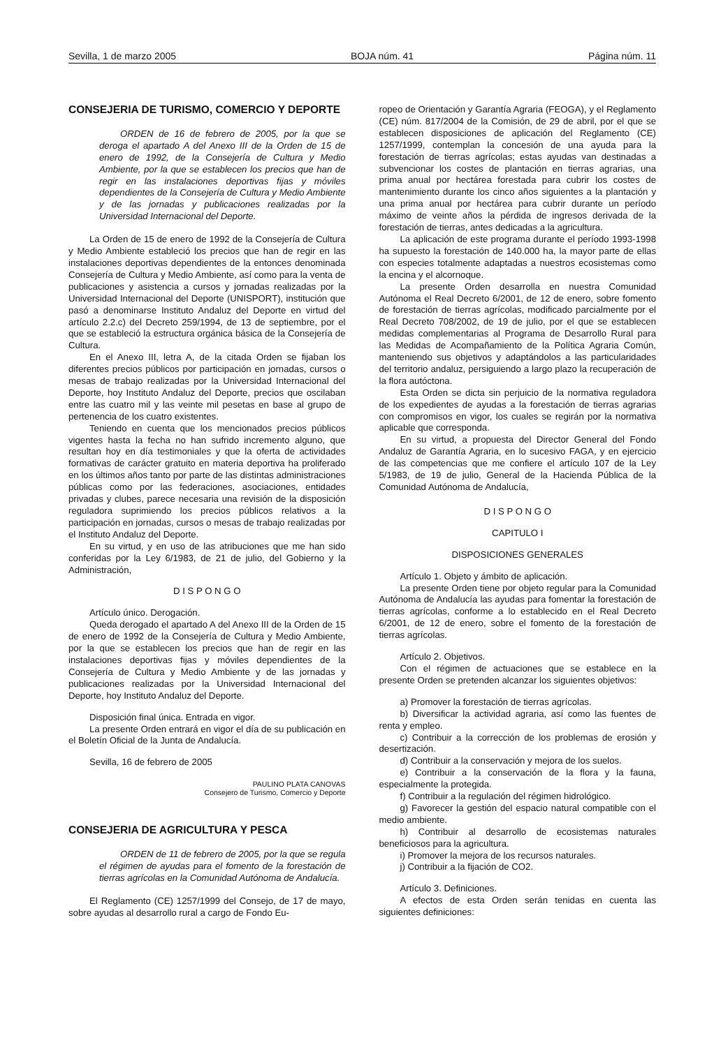Sevilla, 1 de marzo 2005 BOJA núm. 41 Página núm. 11
CONSEJERIA DE TURISMO, COMERCIO Y DEPORTE
ORDEN de 16 de febrero de 2005, por la que se deroga el apartado A del Anexo III de la Orden de 15 de enero de 1992, de la Consejería de Cultura y Medio Ambiente, por la que se establecen los precios que han de regir en las instalaciones deportivas fijas y móviles dependientes de la Consejería de Cultura y Medio Ambiente y de las jornadas y publicaciones realizadas por la Universidad Internacional del Deporte.
La Orden de 15 de enero de 1992 de la Consejería de Cultura y Medio Ambiente estableció los precios que han de regir en las instalaciones deportivas dependientes de la entonces denominada Consejería de Cultura y Medio Ambiente, así como para la venta de publicaciones y asistencia a cursos y jornadas realizadas por la Universidad Internacional del Deporte (UNISPORT), institución que pasó a denominarse Instituto Andaluz del Deporte en virtud del artículo 2.2.c) del Decreto 259/1994, de 13 de septiembre, por el que se estableció la estructura orgánica básica de la Consejería de Cultura.
En el Anexo III, letra A, de la citada Orden se fijaban los diferentes precios públicos por participación en jornadas, cursos o mesas de trabajo realizadas por la Universidad Internacional del Deporte, hoy Instituto Andaluz del Deporte, precios que oscilaban entre las cuatro mil y las veinte mil pesetas en base al grupo de pertenencia de los cuatro existentes.
Teniendo en cuenta que los mencionados precios públicos vigentes hasta la fecha no han sufrido incremento alguno, que resultan hoy en día testimoniales y que la oferta de actividades formativas de carácter gratuito en materia deportiva ha proliferado en los últimos años tanto por parte de las distintas administraciones públicas como por las federaciones, asociaciones, entidades privadas y clubes, parece necesaria una revisión de la disposición reguladora suprimiendo los precios públicos relativos a la participación en jornadas, cursos o mesas de trabajo realizadas por el Instituto Andaluz del Deporte.
En su virtud, y en uso de las atribuciones que me han sido conferidas por la Ley 6/1983, de 21 de julio, del Gobierno y la Administración,
D I S P O N G O
Artículo único. Derogación.
Queda derogado el apartado A del Anexo III de la Orden de 15 de enero de 1992 de la Consejería de Cultura y Medio Ambiente, por la que se establecen los precios que han de regir en las instalaciones deportivas fijas y móviles dependientes de la Consejería de Cultura y Medio Ambiente y de las jornadas y publicaciones realizadas por la Universidad Internacional del Deporte, hoy Instituto Andaluz del Deporte.
Disposición final única. Entrada en vigor.
La presente Orden entrará en vigor el día de su publicación en el Boletín Oficial de la Junta de Andalucía.
Sevilla, 16 de febrero de 2005
PAULINO PLATA CANOVAS
Consejero de Turismo, Comercio y Deporte
CONSEJERIA DE AGRICULTURA Y PESCA
ORDEN de 11 de febrero de 2005, por la que se regula el régimen de ayudas para el fomento de la forestación de tierras agrícolas en la Comunidad Autónoma de Andalucía.
El Reglamento (CE) 1257/1999 del Consejo, de 17 de mayo, sobre ayudas al desarrollo rural a cargo de Fondo Eu-
ropeo de Orientación y Garantía Agraria (FEOGA), y el Reglamento (CE) núm. 817/2004 de la Comisión, de 29 de abril, por el que se establecen disposiciones de aplicación del Reglamento (CE) 1257/1999, contemplan la concesión de una ayuda para la forestación de tierras agrícolas; estas ayudas van destinadas a subvencionar los costes de plantación en tierras agrarias, una prima anual por hectárea forestada para cubrir los costes de mantenimiento durante los cinco años siguientes a la plantación y una prima anual por hectárea para cubrir durante un período máximo de veinte años la pérdida de ingresos derivada de la forestación de tierras, antes dedicadas a la agricultura.
La aplicación de este programa durante el período 1993-1998 ha supuesto la forestación de 140.000 ha, la mayor parte de ellas con especies totalmente adaptadas a nuestros ecosistemas como la encina y el alcornoque.
La presente Orden desarrolla en nuestra Comunidad Autónoma el Real Decreto 6/2001, de 12 de enero, sobre fomento de forestación de tierras agrícolas, modificado parcialmente por el Real Decreto 708/2002, de 19 de julio, por el que se establecen medidas complementarias al Programa de Desarrollo Rural para las Medidas de Acompañamiento de la Política Agraria Común, manteniendo sus objetivos y adaptándolos a las particularidades del territorio andaluz, persiguiendo a largo plazo la recuperación de la flora autóctona.
Esta Orden se dicta sin perjuicio de la normativa reguladora de los expedientes de ayudas a la forestación de tierras agrarias con compromisos en vigor, los cuales se regirán por la normativa aplicable que corresponda.
En su virtud, a propuesta del Director General del Fondo Andaluz de Garantía Agraria, en lo sucesivo FAGA, y en ejercicio de las competencias que me confiere el artículo 107 de la Ley 5/1983, de 19 de julio, General de la Hacienda Pública de la Comunidad Autónoma de Andalucía,
D I S P O N G O
CAPITULO I
DISPOSICIONES GENERALES
Artículo 1. Objeto y ámbito de aplicación.
La presente Orden tiene por objeto regular para la Comunidad Autónoma de Andalucía las ayudas para fomentar la forestación de tierras agrícolas, conforme a lo establecido en el Real Decreto 6/2001, de 12 de enero, sobre el fomento de la forestación de tierras agrícolas.
Artículo 2. Objetivos.
Con el régimen de actuaciones que se establece en la presente Orden se pretenden alcanzar los siguientes objetivos:
a) Promover la forestación de tierras agrícolas.
b) Diversificar la actividad agraria, así como las fuentes de renta y empleo.
c) Contribuir a la corrección de los problemas de erosión y desertización.
d) Contribuir a la conservación y mejora de los suelos.
e) Contribuir a la conservación de la flora y la fauna, especialmente la protegida.
f) Contribuir a la regulación del régimen hidrológico.
g) Favorecer la gestión del espacio natural compatible con el medio ambiente.
h) Contribuir al desarrollo de ecosistemas naturales beneficiosos para la agricultura.
i) Promover la mejora de los recursos naturales.
j) Contribuir a la fijación de CO2.
Artículo 3. Definiciones.
A efectos de esta Orden serán tenidas en cuenta las siguientes definiciones: